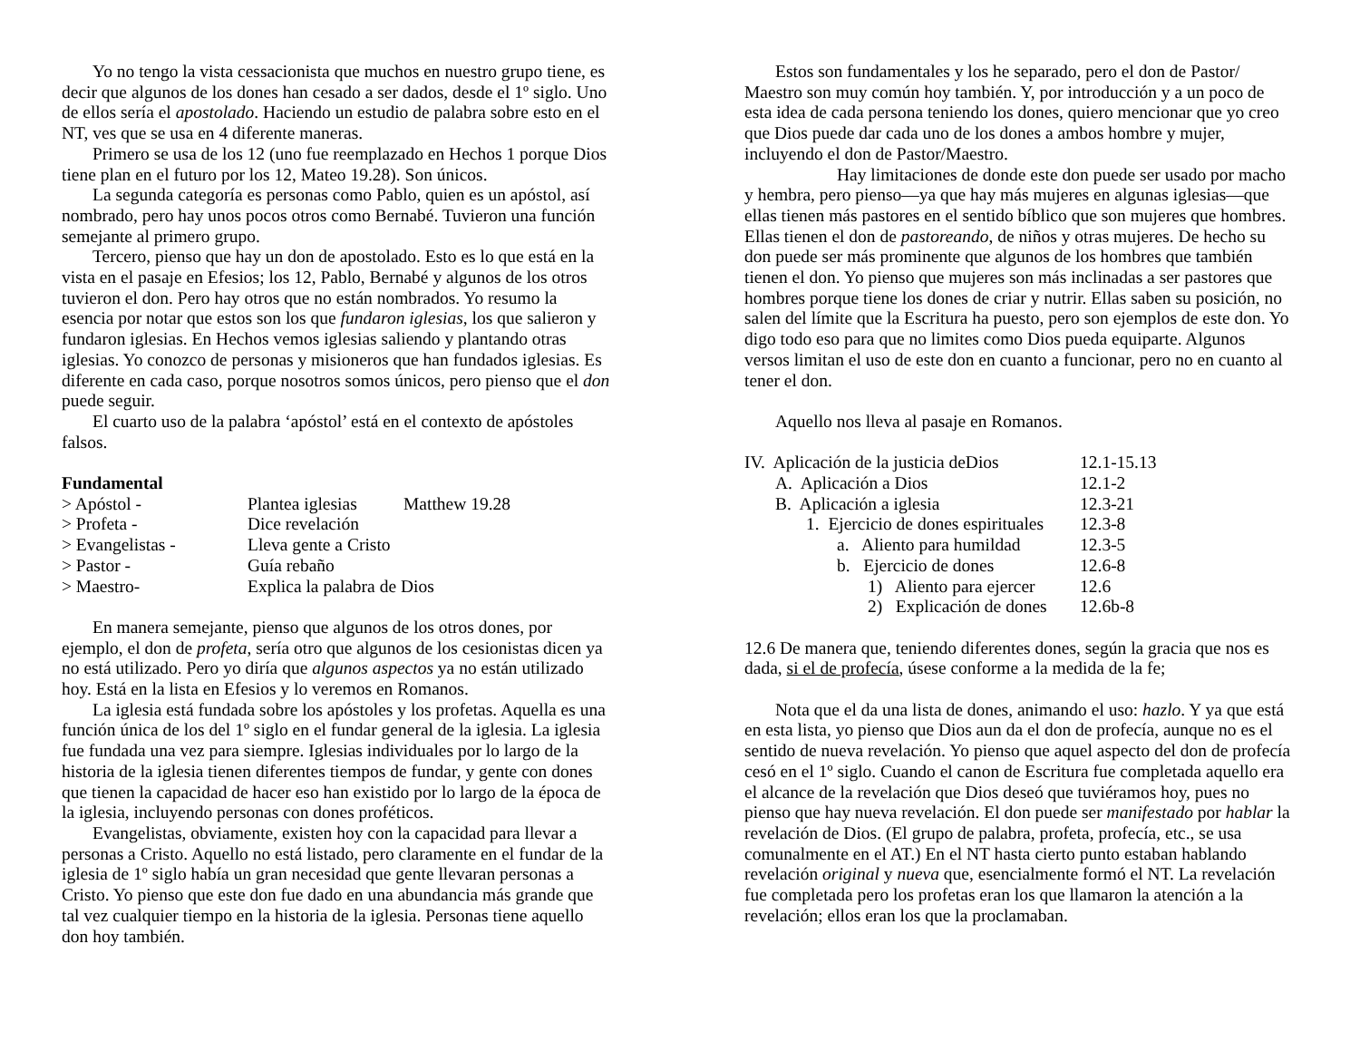Yo no tengo la vista cessacionista que muchos en nuestro grupo tiene, es decir que algunos de los dones han cesado a ser dados, desde el 1º siglo. Uno de ellos sería el apostolado. Haciendo un estudio de palabra sobre esto en el NT, ves que se usa en 4 diferente maneras.
Primero se usa de los 12 (uno fue reemplazado en Hechos 1 porque Dios tiene plan en el futuro por los 12, Mateo 19.28). Son únicos.
La segunda categoría es personas como Pablo, quien es un apóstol, así nombrado, pero hay unos pocos otros como Bernabé. Tuvieron una función semejante al primero grupo.
Tercero, pienso que hay un don de apostolado. Esto es lo que está en la vista en el pasaje en Efesios; los 12, Pablo, Bernabé y algunos de los otros tuvieron el don. Pero hay otros que no están nombrados. Yo resumo la esencia por notar que estos son los que fundaron iglesias, los que salieron y fundaron iglesias. En Hechos vemos iglesias saliendo y plantando otras iglesias. Yo conozco de personas y misioneros que han fundados iglesias. Es diferente en cada caso, porque nosotros somos únicos, pero pienso que el don puede seguir.
El cuarto uso de la palabra ‘apóstol’ está en el contexto de apóstoles falsos.
Fundamental
| > Apóstol - | Plantea iglesias | Matthew 19.28 |
| > Profeta - | Dice revelación | |
| > Evangelistas - | Lleva gente a Cristo | |
| > Pastor - | Guía rebaño | |
| > Maestro- | Explica la palabra de Dios | |
En manera semejante, pienso que algunos de los otros dones, por ejemplo, el don de profeta, sería otro que algunos de los cesionistas dicen ya no está utilizado. Pero yo diría que algunos aspectos ya no están utilizado hoy. Está en la lista en Efesios y lo veremos en Romanos.
La iglesia está fundada sobre los apóstoles y los profetas. Aquella es una función única de los del 1º siglo en el fundar general de la iglesia. La iglesia fue fundada una vez para siempre. Iglesias individuales por lo largo de la historia de la iglesia tienen diferentes tiempos de fundar, y gente con dones que tienen la capacidad de hacer eso han existido por lo largo de la época de la iglesia, incluyendo personas con dones proféticos.
Evangelistas, obviamente, existen hoy con la capacidad para llevar a personas a Cristo. Aquello no está listado, pero claramente en el fundar de la iglesia de 1º siglo había un gran necesidad que gente llevaran personas a Cristo. Yo pienso que este don fue dado en una abundancia más grande que tal vez cualquier tiempo en la historia de la iglesia. Personas tiene aquello don hoy también.
Estos son fundamentales y los he separado, pero el don de Pastor/ Maestro son muy común hoy también. Y, por introducción y a un poco de esta idea de cada persona teniendo los dones, quiero mencionar que yo creo que Dios puede dar cada uno de los dones a ambos hombre y mujer, incluyendo el don de Pastor/Maestro.
Hay limitaciones de donde este don puede ser usado por macho y hembra, pero pienso—ya que hay más mujeres en algunas iglesias—que ellas tienen más pastores en el sentido bíblico que son mujeres que hombres. Ellas tienen el don de pastoreando, de niños y otras mujeres. De hecho su don puede ser más prominente que algunos de los hombres que también tienen el don. Yo pienso que mujeres son más inclinadas a ser pastores que hombres porque tiene los dones de criar y nutrir. Ellas saben su posición, no salen del límite que la Escritura ha puesto, pero son ejemplos de este don. Yo digo todo eso para que no limites como Dios pueda equiparte. Algunos versos limitan el uso de este don en cuanto a funcionar, pero no en cuanto al tener el don.
Aquello nos lleva al pasaje en Romanos.
| IV. Aplicación de la justicia deDios | 12.1-15.13 |
| A. Aplicación a Dios | 12.1-2 |
| B. Aplicación a iglesia | 12.3-21 |
| 1. Ejercicio de dones espirituales | 12.3-8 |
| a. Aliento para humildad | 12.3-5 |
| b. Ejercicio de dones | 12.6-8 |
| 1) Aliento para ejercer | 12.6 |
| 2) Explicación de dones | 12.6b-8 |
12.6 De manera que, teniendo diferentes dones, según la gracia que nos es dada, si el de profecía, úsese conforme a la medida de la fe;
Nota que el da una lista de dones, animando el uso: hazlo. Y ya que está en esta lista, yo pienso que Dios aun da el don de profecía, aunque no es el sentido de nueva revelación. Yo pienso que aquel aspecto del don de profecía cesó en el 1º siglo. Cuando el canon de Escritura fue completada aquello era el alcance de la revelación que Dios deseó que tuviéramos hoy, pues no pienso que hay nueva revelación. El don puede ser manifestado por hablar la revelación de Dios. (El grupo de palabra, profeta, profecía, etc., se usa comunalmente en el AT.) En el NT hasta cierto punto estaban hablando revelación original y nueva que, esencialmente formó el NT. La revelación fue completada pero los profetas eran los que llamaron la atención a la revelación; ellos eran los que la proclamaban.